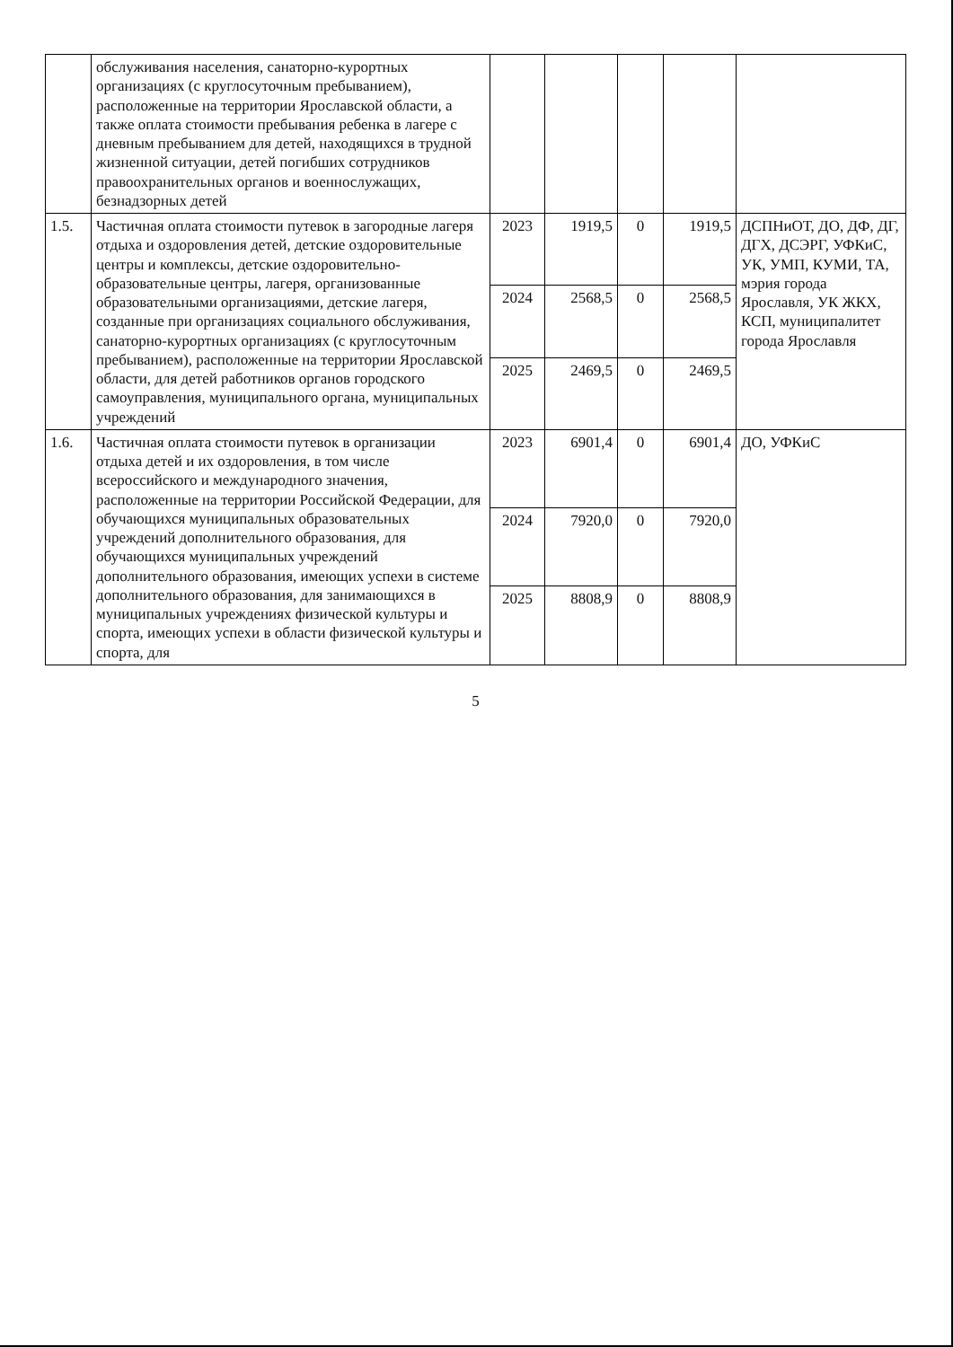| | обслуживания населения, санаторно-курортных организациях (с круглосуточным пребыванием), расположенные на территории Ярославской области, а также оплата стоимости пребывания ребенка в лагере с дневным пребыванием для детей, находящихся в трудной жизненной ситуации, детей погибших сотрудников правоохранительных органов и военнослужащих, безнадзорных детей | | | | | |
| 1.5. | Частичная оплата стоимости путевок в загородные лагеря отдыха и оздоровления детей, детские оздоровительные центры и комплексы, детские оздоровительно-образовательные центры, лагеря, организованные образовательными организациями, детские лагеря, созданные при организациях социального обслуживания, санаторно-курортных организациях (с круглосуточным пребыванием), расположенные на территории Ярославской области, для детей работников органов городского самоуправления, муниципального органа, муниципальных учреждений | 2023 | 1919,5 | 0 | 1919,5 | ДСПНиОТ, ДО, ДФ, ДГ, ДГХ, ДСЭРГ, УФКиС, УК, УМП, КУМИ, ТА, мэрия города Ярославля, УК ЖКХ, КСП, муниципалитет города Ярославля |
| | | 2024 | 2568,5 | 0 | 2568,5 | |
| | | 2025 | 2469,5 | 0 | 2469,5 | |
| 1.6. | Частичная оплата стоимости путевок в организации отдыха детей и их оздоровления, в том числе всероссийского и международного значения, расположенные на территории Российской Федерации, для обучающихся муниципальных образовательных учреждений дополнительного образования, для обучающихся муниципальных учреждений дополнительного образования, имеющих успехи в системе дополнительного образования, для занимающихся в муниципальных учреждениях физической культуры и спорта, имеющих успехи в области физической культуры и спорта, для | 2023 | 6901,4 | 0 | 6901,4 | ДО, УФКиС |
| | | 2024 | 7920,0 | 0 | 7920,0 | |
| | | 2025 | 8808,9 | 0 | 8808,9 | |
5